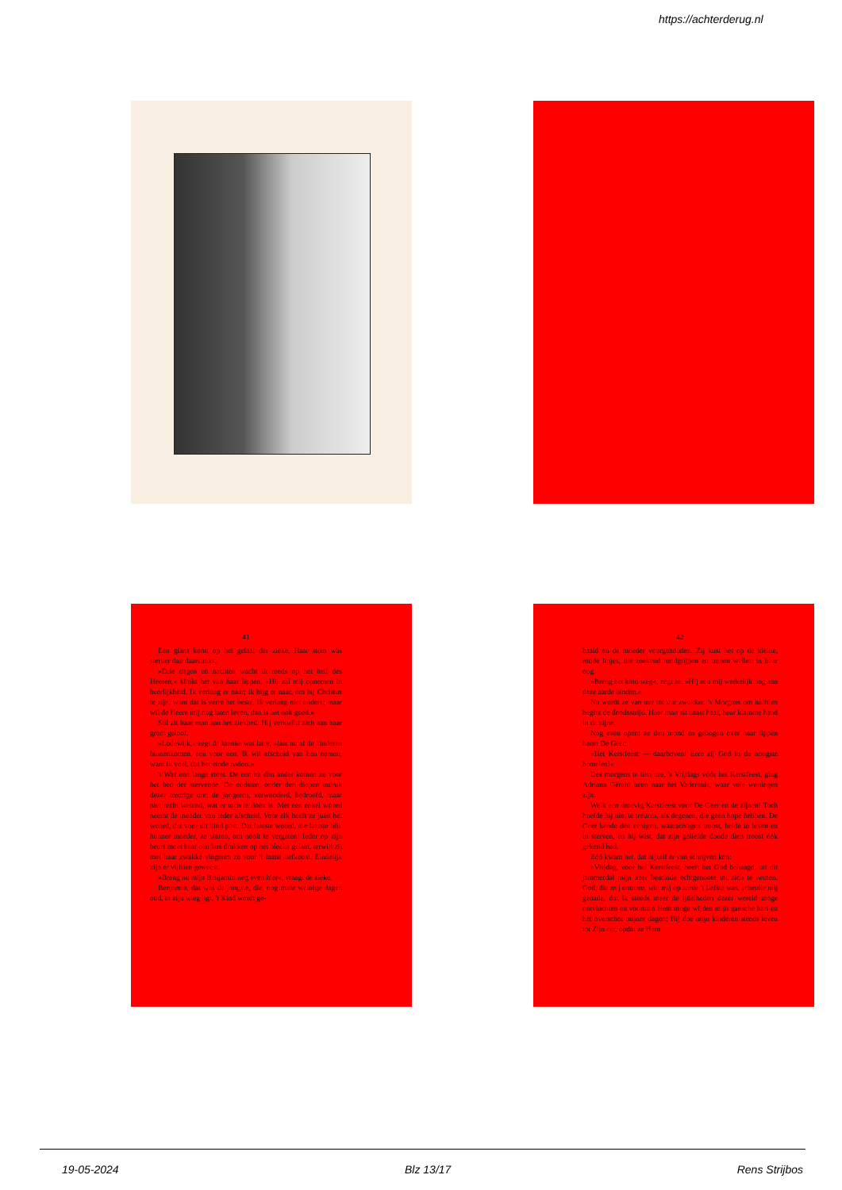https://achterderug.nl
41
Een glans komt op het gelaat der zieke. Haar stem was sterker dan daarstraks.
»Drie dagen en nachten wacht ik reeds op het heil des Heeren,« klinkt het van haar lippen. »Hij zal mij opnemen in heerlijkheid. Ik verlang er naar; ik hijg er naar, om bij Christus te zijn, want dat is verre het beste. Ik verlang niet anders; maar wil de Heere mij nog laten leven, dan is het ook goed.«
Stil zit haar man aan het ziekbed. Hij verkwikt zich aan haar groot geloof.
»Lodewijk,« zegt de kranke wat later, »laat nu al de kinderen binnenkomen, een voor een. Ik wil afscheid van hen nemen, want ik voel, dat het einde nadert.«
't Was een lange stoet. De een na den ander komen ze voor het bed der stervende. De oudsten, onder den diepen indruk dezer treurige ure; de jongeren, verwonderd, bedroefd, maar niet recht wetend, wat er toch te doen is. Met een enkel woord neemt de moeder van ieder afscheid. Voor elk heeft ze juist het woord, dat voor dit kind past. Dat laatste woord, die laatste blik hunner moeder, ze waren, om nooit te vergeten! Ieder op zijn beurt moet haar een kus drukken op het bleeke gelaat, terwijl zij met haar zwakke vingeren ze voor 't laatst liefkoost. Eindelijk zijn er vijftien geweest.
»Breng nu mijn Benjamin nog even hier«, vraagt de zieke.
Benjamin, dat was de jongste, die, nog maar weinige dagen oud, in zijn wieg ligt. 't Kind wordt ge-
42
haald en de moeder voorgehouden. Zij kust het op de kleine, roode lipjes, die zoekend rondgrijpen en tranen wellen in haar oog.
»Breng het kind weg«, zegt ze. »Hij zou mij werkelijk nog aan deze aarde binden.«
Nu wordt ze van uur tot uur zwakker. 's Morgens om halftien begint de doodsstrijd. Haar man zit naast haar, heur klamme hand in de zijne.
Nog even opent ze den mond en gebogen over haar lippen hoort De Geer:
»Het Kerstfeest — daarboven! Eere zij God in de hoogste hemelen!«
Des morgens te tien ure, 's Vrijdags vóór het Kerstfeest, ging Adriana Gérard heen naar het Vaderhuis, waar vele woningen zijn.
Welk een droevig Kerstfeest voor De Geer en de zijnen! Toch hoefde hij niet te treuren, als degenen, die geen hope hebben. De Geer kende den eenigen, waarachtigen troost, beide in leven en in sterven, en hij wist, dat zijn geliefde doode dien troost óók gekend had.
Zóó kwam het, dat hijzelf er van schrijven kon:
»Vrijdag, voor het Kerstfeest, heeft het God behaagd, uit dit jammerdal mijn zeer beminde echtgenoote tot zich te nemen. God, die mij ontnam, wie mij op aarde 't liefste was, schenke mij genade, dat ik steeds meer de ijdelheden dezer wereld moge ontvluchten en voortaan Hem moge wijden mijn gansche hart en het overschot mijner dagen; Hij doe mijn kinderen steeds leven tot Zijn eer, opdat ze Hem
19-05-2024 Blz 13/17 Rens Strijbos